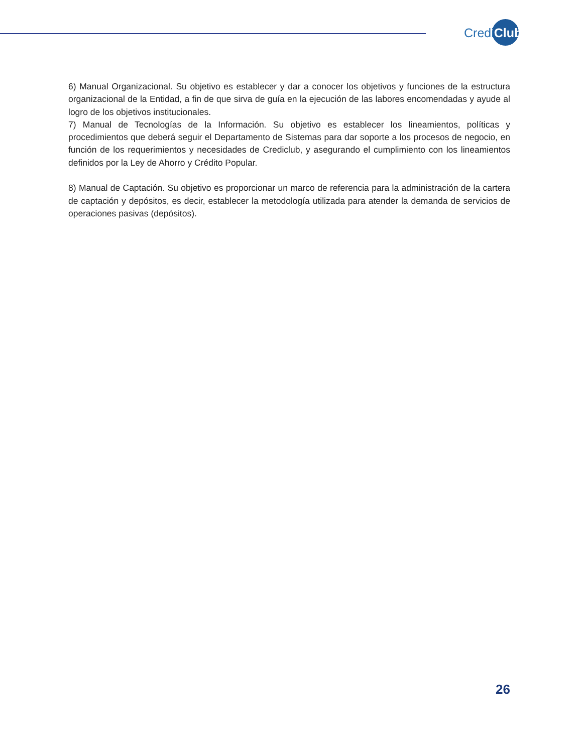Credi Club
6) Manual Organizacional. Su objetivo es establecer y dar a conocer los objetivos y funciones de la estructura organizacional de la Entidad, a fin de que sirva de guía en la ejecución de las labores encomendadas y ayude al logro de los objetivos institucionales.
7) Manual de Tecnologías de la Información. Su objetivo es establecer los lineamientos, políticas y procedimientos que deberá seguir el Departamento de Sistemas para dar soporte a los procesos de negocio, en función de los requerimientos y necesidades de Crediclub, y asegurando el cumplimiento con los lineamientos definidos por la Ley de Ahorro y Crédito Popular.
8) Manual de Captación. Su objetivo es proporcionar un marco de referencia para la administración de la cartera de captación y depósitos, es decir, establecer la metodología utilizada para atender la demanda de servicios de operaciones pasivas (depósitos).
26